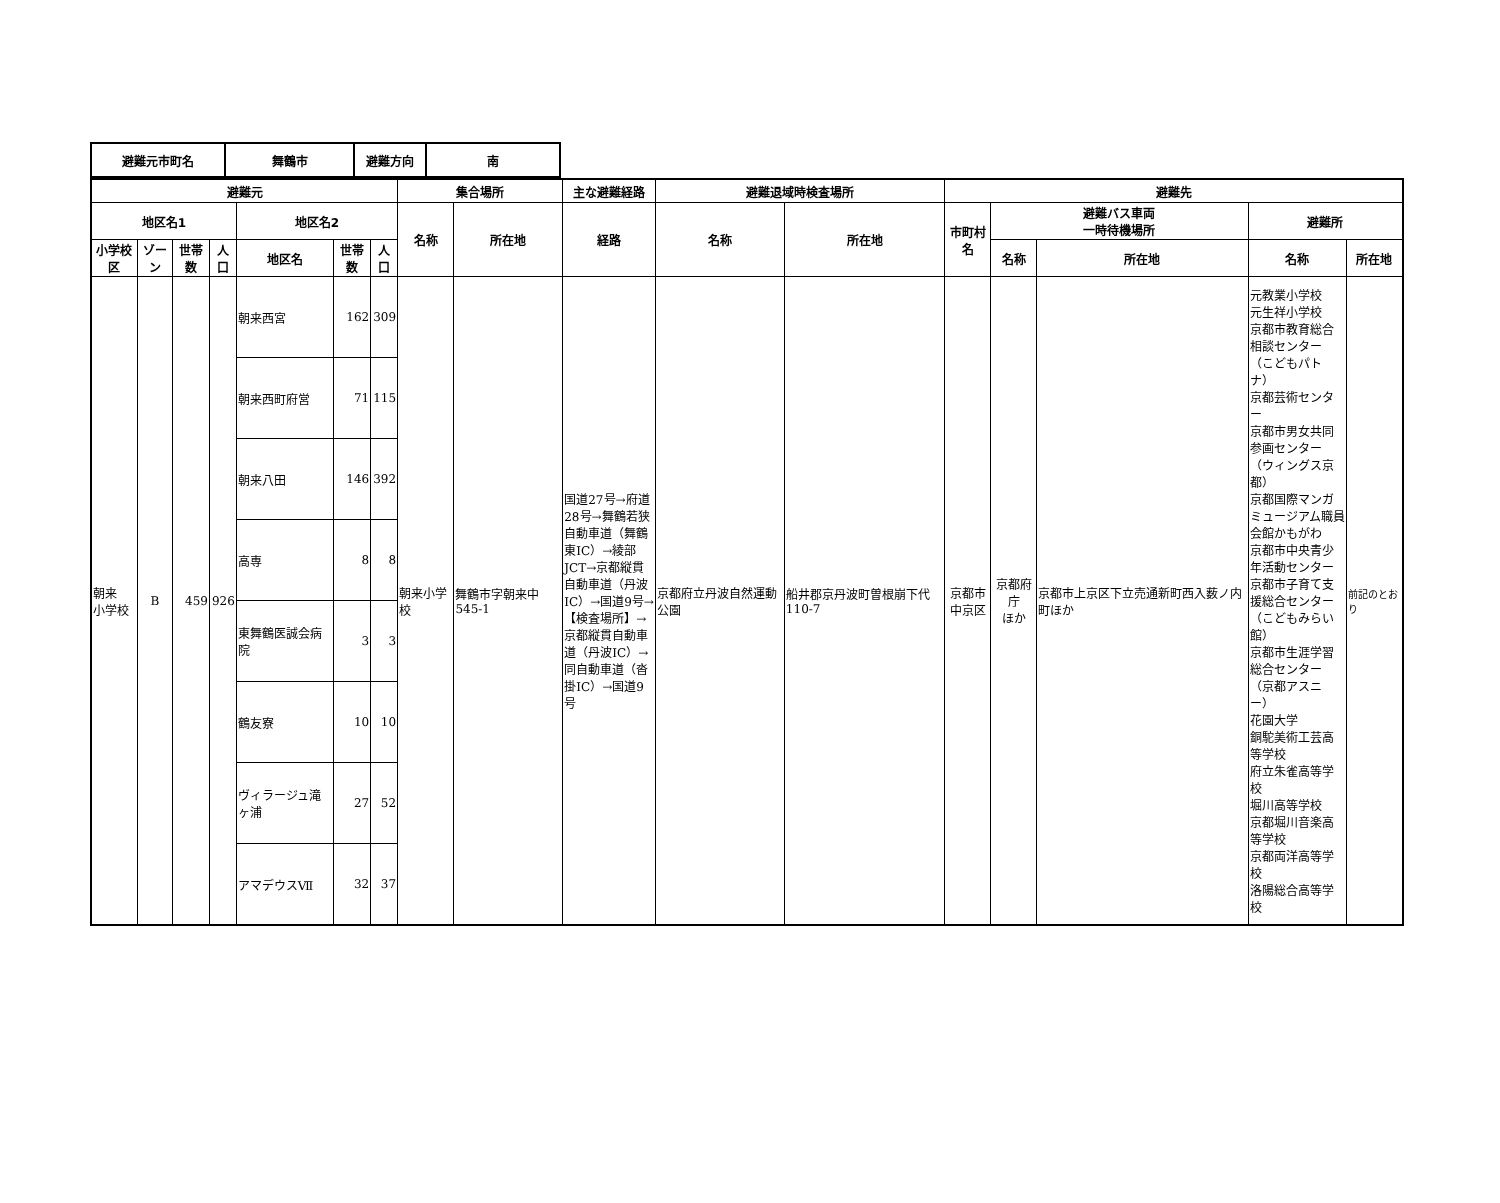| 避難元市町名 | 舞鶴市 | 避難方向 | 南 |
| 避難元 | | | | | | | 集合場所 | | 主な避難経路 | 避難退域時検査場所 | | 避難先 | | | | |
| --- | --- | --- | --- | --- | --- | --- | --- | --- | --- | --- | --- | --- | --- | --- | --- | --- |
| 地区名1 | | | | 地区名2 | | | 名称 | 所在地 | 経路 | 名称 | 所在地 | 市町村名 | 避難バス車両 一時待機場所 | | 避難所 | |
| 小学校区 | ゾーン | 世帯数 | 人口 | 地区名 | 世帯数 | 人口 | | | | | | | 名称 | 所在地 | 名称 | 所在地 |
| 朝来 小学校 | B | 459 | 926 | 朝来西宮 | 162 | 309 | 朝来小学校 | 舞鶴市字朝来中545-1 | 国道27号→府道28号→舞鶴若狭自動車道（舞鶴東IC）→綾部JCT→京都縦貫自動車道（丹波IC）→国道9号→【検査場所】→京都縦貫自動車道（丹波IC）→同自動車道（沓掛IC）→国道9号 | 京都府立丹波自然運動公園 | 船井郡京丹波町曽根崩下代110-7 | 京都市 中京区 | 京都府庁 ほか | 京都市上京区下立売通新町西入薮ノ内町ほか | 元教業小学校 元生祥小学校 京都市教育総合相談センター（こどもパトナ） 京都芸術センター 京都市男女共同参画センター（ウィングス京都） 京都国際マンガミュージアム職員会館かもがわ 京都市中央青少年活動センター 京都市子育て支援総合センター（こどもみらい館） 京都市生涯学習総合センター（京都アスニー） 花園大学 銅駝美術工芸高等学校 府立朱雀高等学校 堀川高等学校 京都堀川音楽高等学校 京都両洋高等学校 洛陽総合高等学校 | 前記のとおり |
| | | | | 朝来西町府営 | 71 | 115 | | | | | | | | | | |
| | | | | 朝来八田 | 146 | 392 | | | | | | | | | | |
| | | | | 高専 | 8 | 8 | | | | | | | | | | |
| | | | | 東舞鶴医誠会病院 | 3 | 3 | | | | | | | | | | |
| | | | | 鶴友寮 | 10 | 10 | | | | | | | | | | |
| | | | | ヴィラージュ滝ヶ浦 | 27 | 52 | | | | | | | | | | |
| | | | | アマデウスⅦ | 32 | 37 | | | | | | | | | | |